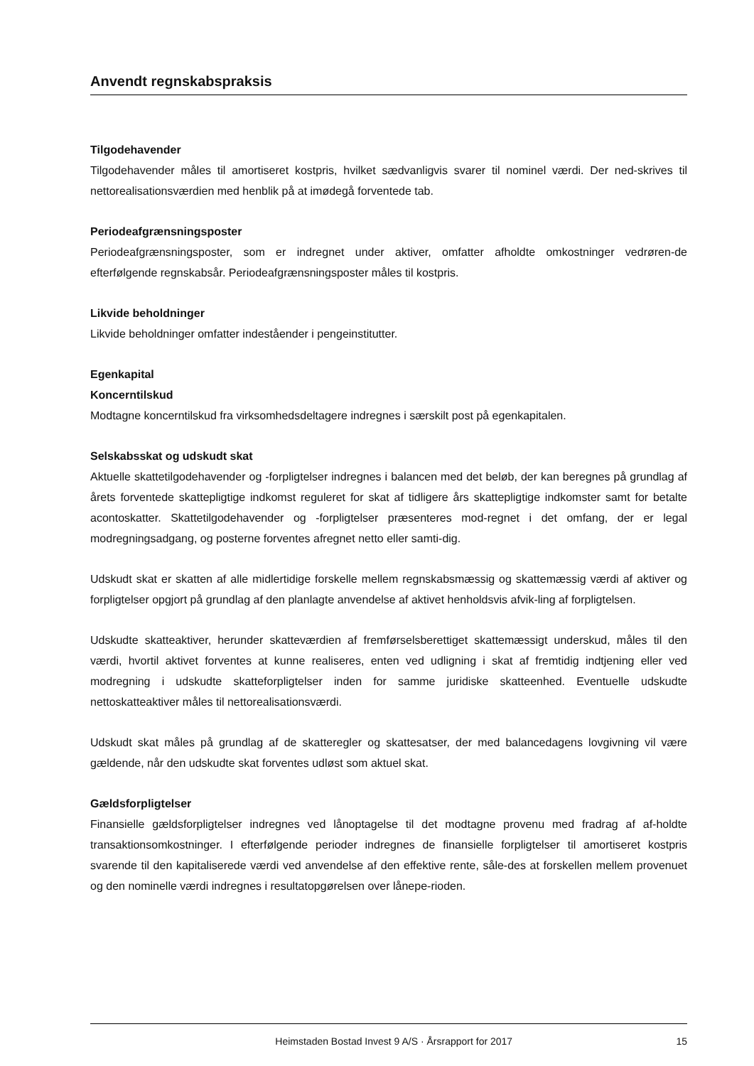Anvendt regnskabspraksis
Tilgodehavender
Tilgodehavender måles til amortiseret kostpris, hvilket sædvanligvis svarer til nominel værdi. Der ned-skrives til nettorealisationsværdien med henblik på at imødegå forventede tab.
Periodeafgrænsningsposter
Periodeafgrænsningsposter, som er indregnet under aktiver, omfatter afholdte omkostninger vedrøren-de efterfølgende regnskabsår. Periodeafgrænsningsposter måles til kostpris.
Likvide beholdninger
Likvide beholdninger omfatter indeståender i pengeinstitutter.
Egenkapital
Koncerntilskud
Modtagne koncerntilskud fra virksomhedsdeltagere indregnes i særskilt post på egenkapitalen.
Selskabsskat og udskudt skat
Aktuelle skattetilgodehavender og -forpligtelser indregnes i balancen med det beløb, der kan beregnes på grundlag af årets forventede skattepligtige indkomst reguleret for skat af tidligere års skattepligtige indkomster samt for betalte acontoskatter. Skattetilgodehavender og -forpligtelser præsenteres mod-regnet i det omfang, der er legal modregningsadgang, og posterne forventes afregnet netto eller samti-dig.
Udskudt skat er skatten af alle midlertidige forskelle mellem regnskabsmæssig og skattemæssig værdi af aktiver og forpligtelser opgjort på grundlag af den planlagte anvendelse af aktivet henholdsvis afvik-ling af forpligtelsen.
Udskudte skatteaktiver, herunder skatteværdien af fremførselsberettiget skattemæssigt underskud, måles til den værdi, hvortil aktivet forventes at kunne realiseres, enten ved udligning i skat af fremtidig indtjening eller ved modregning i udskudte skatteforpligtelser inden for samme juridiske skatteenhed. Eventuelle udskudte nettoskatteaktiver måles til nettorealisationsværdi.
Udskudt skat måles på grundlag af de skatteregler og skattesatser, der med balancedagens lovgivning vil være gældende, når den udskudte skat forventes udløst som aktuel skat.
Gældsforpligtelser
Finansielle gældsforpligtelser indregnes ved lånoptagelse til det modtagne provenu med fradrag af af-holdte transaktionsomkostninger. I efterfølgende perioder indregnes de finansielle forpligtelser til amortiseret kostpris svarende til den kapitaliserede værdi ved anvendelse af den effektive rente, såle-des at forskellen mellem provenuet og den nominelle værdi indregnes i resultatopgørelsen over lånepe-rioden.
Heimstaden Bostad Invest 9 A/S · Årsrapport for 2017 15